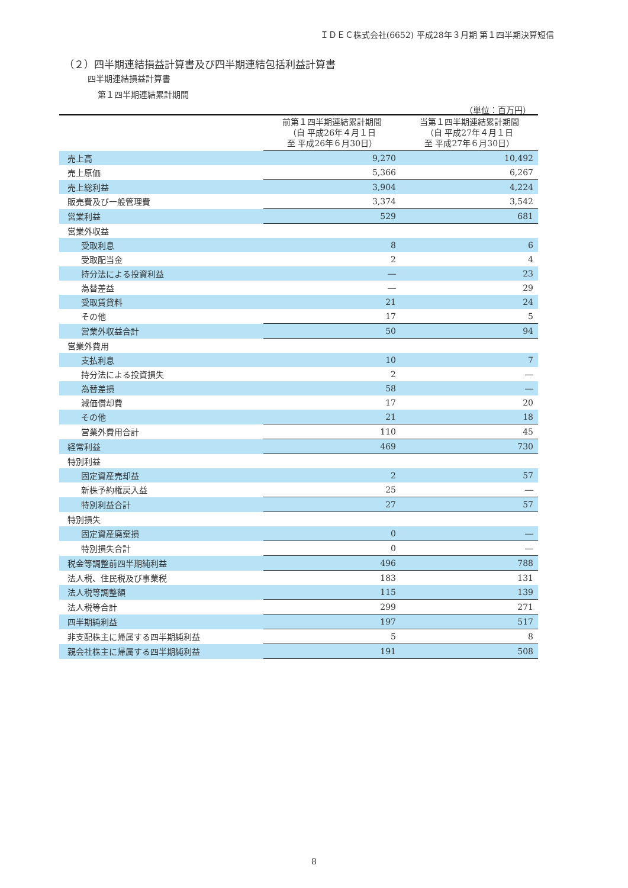ＩＤＥＣ株式会社(6652) 平成28年３月期 第１四半期決算短信
（２）四半期連結損益計算書及び四半期連結包括利益計算書
四半期連結損益計算書
第１四半期連結累計期間
（単位：百万円）
| | 前第１四半期連結累計期間 （自 平成26年４月１日 至 平成26年６月30日） | 当第１四半期連結累計期間 （自 平成27年４月１日 至 平成27年６月30日） |
| --- | --- | --- |
| 売上高 | 9,270 | 10,492 |
| 売上原価 | 5,366 | 6,267 |
| 売上総利益 | 3,904 | 4,224 |
| 販売費及び一般管理費 | 3,374 | 3,542 |
| 営業利益 | 529 | 681 |
| 営業外収益 | | |
| 受取利息 | 8 | 6 |
| 受取配当金 | 2 | 4 |
| 持分法による投資利益 | ― | 23 |
| 為替差益 | ― | 29 |
| 受取賃貸料 | 21 | 24 |
| その他 | 17 | 5 |
| 営業外収益合計 | 50 | 94 |
| 営業外費用 | | |
| 支払利息 | 10 | 7 |
| 持分法による投資損失 | 2 | ― |
| 為替差損 | 58 | ― |
| 減価償却費 | 17 | 20 |
| その他 | 21 | 18 |
| 営業外費用合計 | 110 | 45 |
| 経常利益 | 469 | 730 |
| 特別利益 | | |
| 固定資産売却益 | 2 | 57 |
| 新株予約権戻入益 | 25 | ― |
| 特別利益合計 | 27 | 57 |
| 特別損失 | | |
| 固定資産廃棄損 | 0 | ― |
| 特別損失合計 | 0 | ― |
| 税金等調整前四半期純利益 | 496 | 788 |
| 法人税、住民税及び事業税 | 183 | 131 |
| 法人税等調整額 | 115 | 139 |
| 法人税等合計 | 299 | 271 |
| 四半期純利益 | 197 | 517 |
| 非支配株主に帰属する四半期純利益 | 5 | 8 |
| 親会社株主に帰属する四半期純利益 | 191 | 508 |
8